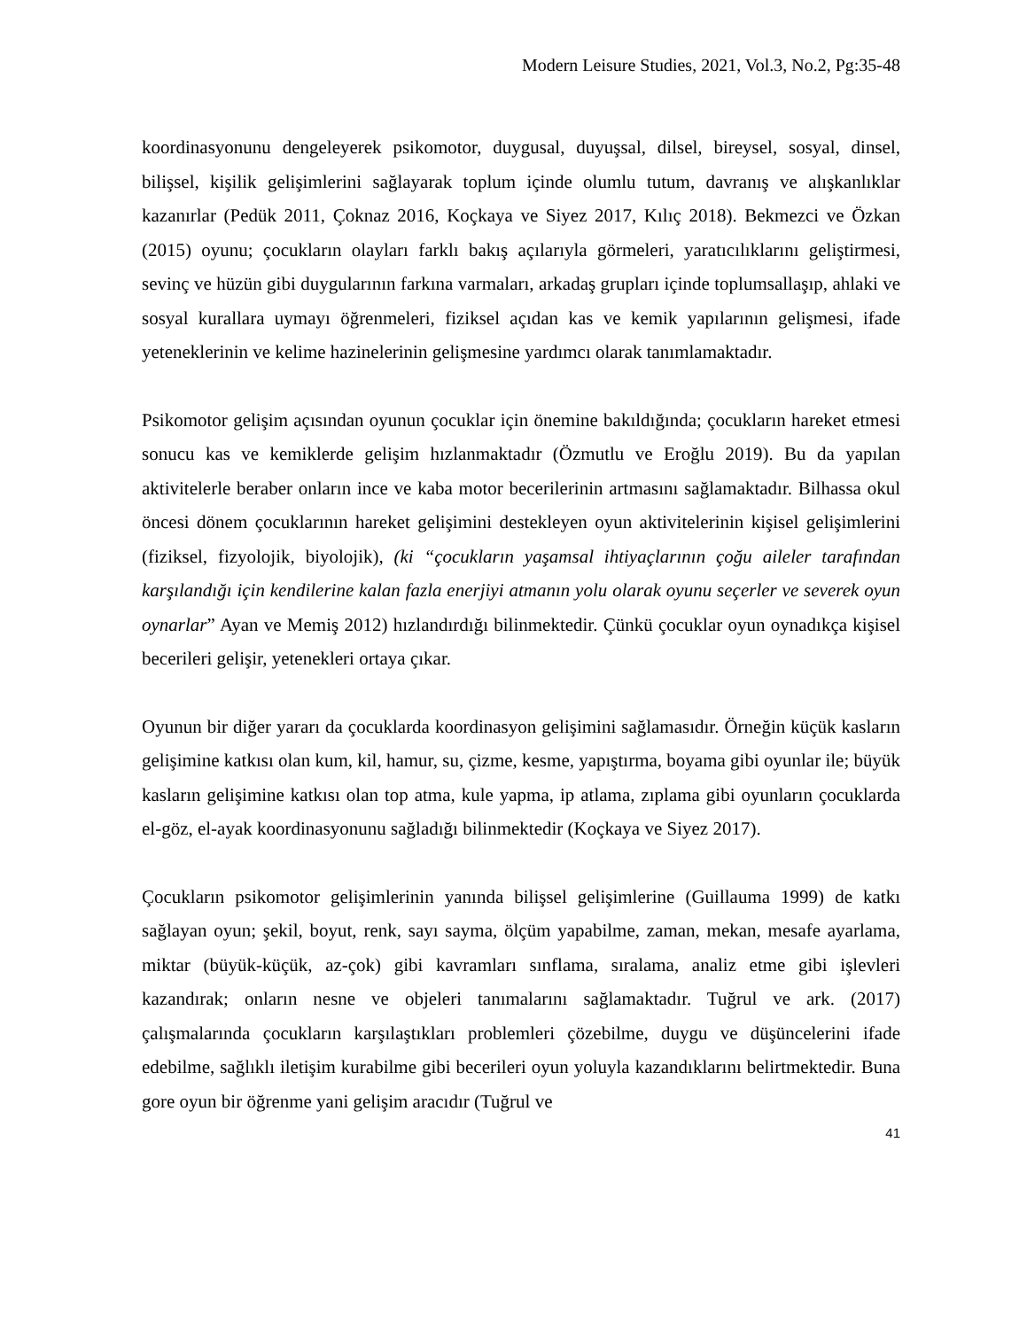Modern Leisure Studies, 2021, Vol.3, No.2, Pg:35-48
koordinasyonunu dengeleyerek psikomotor, duygusal, duyuşsal, dilsel, bireysel, sosyal, dinsel, bilişsel, kişilik gelişimlerini sağlayarak toplum içinde olumlu tutum, davranış ve alışkanlıklar kazanırlar (Pedük 2011, Çoknaz 2016, Koçkaya ve Siyez 2017, Kılıç 2018). Bekmezci ve Özkan (2015) oyunu; çocukların olayları farklı bakış açılarıyla görmeleri, yaratıcılıklarını geliştirmesi, sevinç ve hüzün gibi duygularının farkına varmaları, arkadaş grupları içinde toplumsallaşıp, ahlaki ve sosyal kurallara uymayı öğrenmeleri, fiziksel açıdan kas ve kemik yapılarının gelişmesi, ifade yeteneklerinin ve kelime hazinelerinin gelişmesine yardımcı olarak tanımlamaktadır.
Psikomotor gelişim açısından oyunun çocuklar için önemine bakıldığında; çocukların hareket etmesi sonucu kas ve kemiklerde gelişim hızlanmaktadır (Özmutlu ve Eroğlu 2019). Bu da yapılan aktivitelerle beraber onların ince ve kaba motor becerilerinin artmasını sağlamaktadır. Bilhassa okul öncesi dönem çocuklarının hareket gelişimini destekleyen oyun aktivitelerinin kişisel gelişimlerini (fiziksel, fizyolojik, biyolojik), (ki “çocukların yaşamsal ihtiyaçlarının çoğu aileler tarafından karşılandığı için kendilerine kalan fazla enerjiyi atmanın yolu olarak oyunu seçerler ve severek oyun oynarlar” Ayan ve Memiş 2012) hızlandırdığı bilinmektedir. Çünkü çocuklar oyun oynadıkça kişisel becerileri gelişir, yetenekleri ortaya çıkar.
Oyunun bir diğer yararı da çocuklarda koordinasyon gelişimini sağlamasıdır. Örneğin küçük kasların gelişimine katkısı olan kum, kil, hamur, su, çizme, kesme, yapıştırma, boyama gibi oyunlar ile; büyük kasların gelişimine katkısı olan top atma, kule yapma, ip atlama, zıplama gibi oyunların çocuklarda el-göz, el-ayak koordinasyonunu sağladığı bilinmektedir (Koçkaya ve Siyez 2017).
Çocukların psikomotor gelişimlerinin yanında bilişsel gelişimlerine (Guillauma 1999) de katkı sağlayan oyun; şekil, boyut, renk, sayı sayma, ölçüm yapabilme, zaman, mekan, mesafe ayarlama, miktar (büyük-küçük, az-çok) gibi kavramları sınflama, sıralama, analiz etme gibi işlevleri kazandırak; onların nesne ve objeleri tanımalarını sağlamaktadır. Tuğrul ve ark. (2017) çalışmalarında çocukların karşılaştıkları problemleri çözebilme, duygu ve düşüncelerini ifade edebilme, sağlıklı iletişim kurabilme gibi becerileri oyun yoluyla kazandıklarını belirtmektedir. Buna gore oyun bir öğrenme yani gelişim aracıdır (Tuğrul ve
41